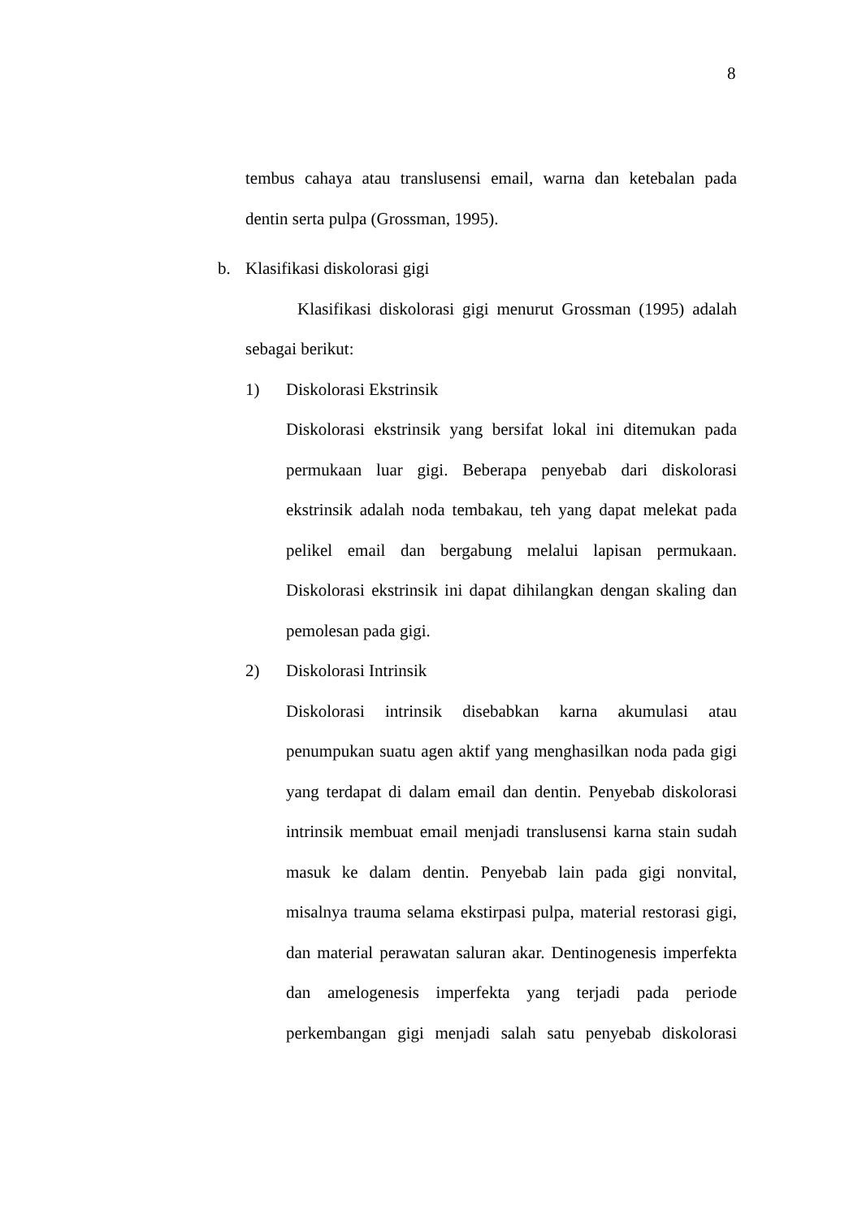8
tembus cahaya atau translusensi email, warna dan ketebalan pada
dentin serta pulpa (Grossman, 1995).
b. Klasifikasi diskolorasi gigi
Klasifikasi diskolorasi gigi menurut Grossman (1995) adalah
sebagai berikut:
1) Diskolorasi Ekstrinsik
Diskolorasi ekstrinsik yang bersifat lokal ini ditemukan pada permukaan luar gigi. Beberapa penyebab dari diskolorasi ekstrinsik adalah noda tembakau, teh yang dapat melekat pada pelikel email dan bergabung melalui lapisan permukaan. Diskolorasi ekstrinsik ini dapat dihilangkan dengan skaling dan pemolesan pada gigi.
2) Diskolorasi Intrinsik
Diskolorasi intrinsik disebabkan karna akumulasi atau penumpukan suatu agen aktif yang menghasilkan noda pada gigi yang terdapat di dalam email dan dentin. Penyebab diskolorasi intrinsik membuat email menjadi translusensi karna stain sudah masuk ke dalam dentin. Penyebab lain pada gigi nonvital, misalnya trauma selama ekstirpasi pulpa, material restorasi gigi, dan material perawatan saluran akar. Dentinogenesis imperfekta dan amelogenesis imperfekta yang terjadi pada periode perkembangan gigi menjadi salah satu penyebab diskolorasi